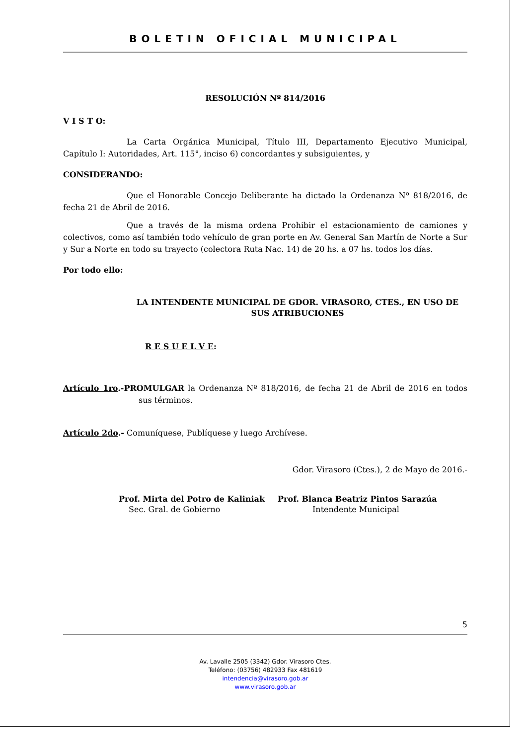BOLETIN OFICIAL MUNICIPAL
RESOLUCIÓN Nº 814/2016
V I S T O:
La Carta Orgánica Municipal, Título III, Departamento Ejecutivo Municipal, Capítulo I: Autoridades, Art. 115°, inciso 6) concordantes y subsiguientes, y
CONSIDERANDO:
Que el Honorable Concejo Deliberante ha dictado la Ordenanza Nº 818/2016, de fecha 21 de Abril de 2016.
Que a través de la misma ordena Prohibir el estacionamiento de camiones y colectivos, como así también todo vehículo de gran porte en Av. General San Martín de Norte a Sur y Sur a Norte en todo su trayecto (colectora Ruta Nac. 14) de 20 hs. a 07 hs. todos los días.
Por todo ello:
LA INTENDENTE MUNICIPAL DE GDOR. VIRASORO, CTES., EN USO DE SUS ATRIBUCIONES
R E S U E L V E:
Artículo 1ro.-PROMULGAR la Ordenanza Nº 818/2016, de fecha 21 de Abril de 2016 en todos sus términos.
Artículo 2do.- Comuníquese, Publíquese y luego Archívese.
Gdor. Virasoro (Ctes.), 2 de Mayo de 2016.-
Prof. Mirta del Potro de Kaliniak
Sec. Gral. de Gobierno
Prof. Blanca Beatriz Pintos Sarazúa
Intendente Municipal
5
Av. Lavalle 2505 (3342) Gdor. Virasoro Ctes.
Teléfono: (03756) 482933 Fax 481619
intendencia@virasoro.gob.ar
www.virasoro.gob.ar